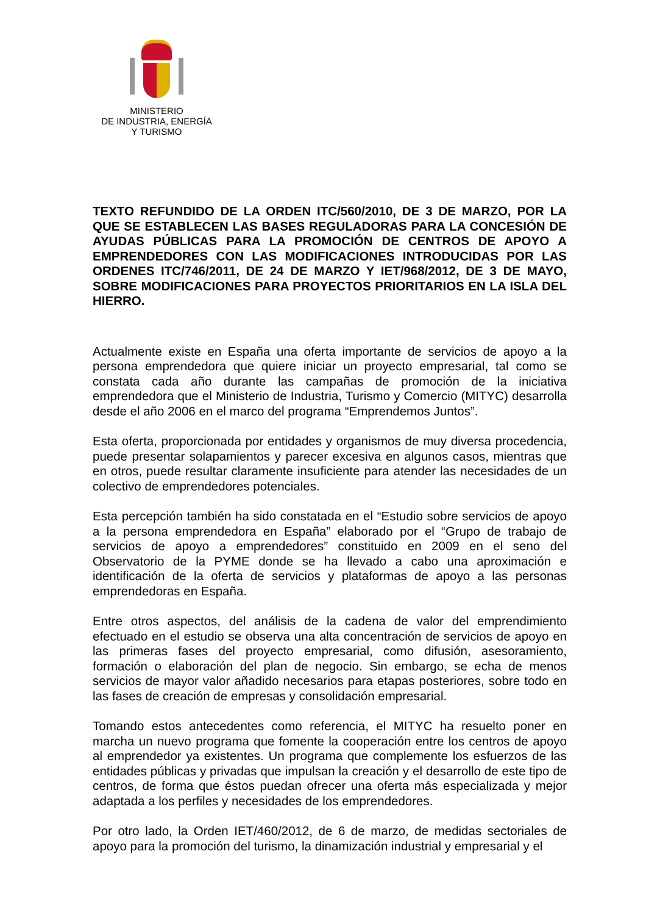MINISTERIO
DE INDUSTRIA, ENERGÍA
Y TURISMO
TEXTO REFUNDIDO DE LA ORDEN ITC/560/2010, DE 3 DE MARZO, POR LA QUE SE ESTABLECEN LAS BASES REGULADORAS PARA LA CONCESIÓN DE AYUDAS PÚBLICAS PARA LA PROMOCIÓN DE CENTROS DE APOYO A EMPRENDEDORES CON LAS MODIFICACIONES INTRODUCIDAS POR LAS ORDENES ITC/746/2011, DE 24 DE MARZO Y IET/968/2012, DE 3 DE MAYO, SOBRE MODIFICACIONES PARA PROYECTOS PRIORITARIOS EN LA ISLA DEL HIERRO.
Actualmente existe en España una oferta importante de servicios de apoyo a la persona emprendedora que quiere iniciar un proyecto empresarial, tal como se constata cada año durante las campañas de promoción de la iniciativa emprendedora que el Ministerio de Industria, Turismo y Comercio (MITYC) desarrolla desde el año 2006 en el marco del programa “Emprendemos Juntos”.
Esta oferta, proporcionada por entidades y organismos de muy diversa procedencia, puede presentar solapamientos y parecer excesiva en algunos casos, mientras que en otros, puede resultar claramente insuficiente para atender las necesidades de un colectivo de emprendedores potenciales.
Esta percepción también ha sido constatada en el “Estudio sobre servicios de apoyo a la persona emprendedora en España” elaborado por el “Grupo de trabajo de servicios de apoyo a emprendedores” constituido en 2009 en el seno del Observatorio de la PYME donde se ha llevado a cabo una aproximación e identificación de la oferta de servicios y plataformas de apoyo a las personas emprendedoras en España.
Entre otros aspectos, del análisis de la cadena de valor del emprendimiento efectuado en el estudio se observa una alta concentración de servicios de apoyo en las primeras fases del proyecto empresarial, como difusión, asesoramiento, formación o elaboración del plan de negocio. Sin embargo, se echa de menos servicios de mayor valor añadido necesarios para etapas posteriores, sobre todo en las fases de creación de empresas y consolidación empresarial.
Tomando estos antecedentes como referencia, el MITYC ha resuelto poner en marcha un nuevo programa que fomente la cooperación entre los centros de apoyo al emprendedor ya existentes. Un programa que complemente los esfuerzos de las entidades públicas y privadas que impulsan la creación y el desarrollo de este tipo de centros, de forma que éstos puedan ofrecer una oferta más especializada y mejor adaptada a los perfiles y necesidades de los emprendedores.
Por otro lado, la Orden IET/460/2012, de 6 de marzo, de medidas sectoriales de apoyo para la promoción del turismo, la dinamización industrial y empresarial y el